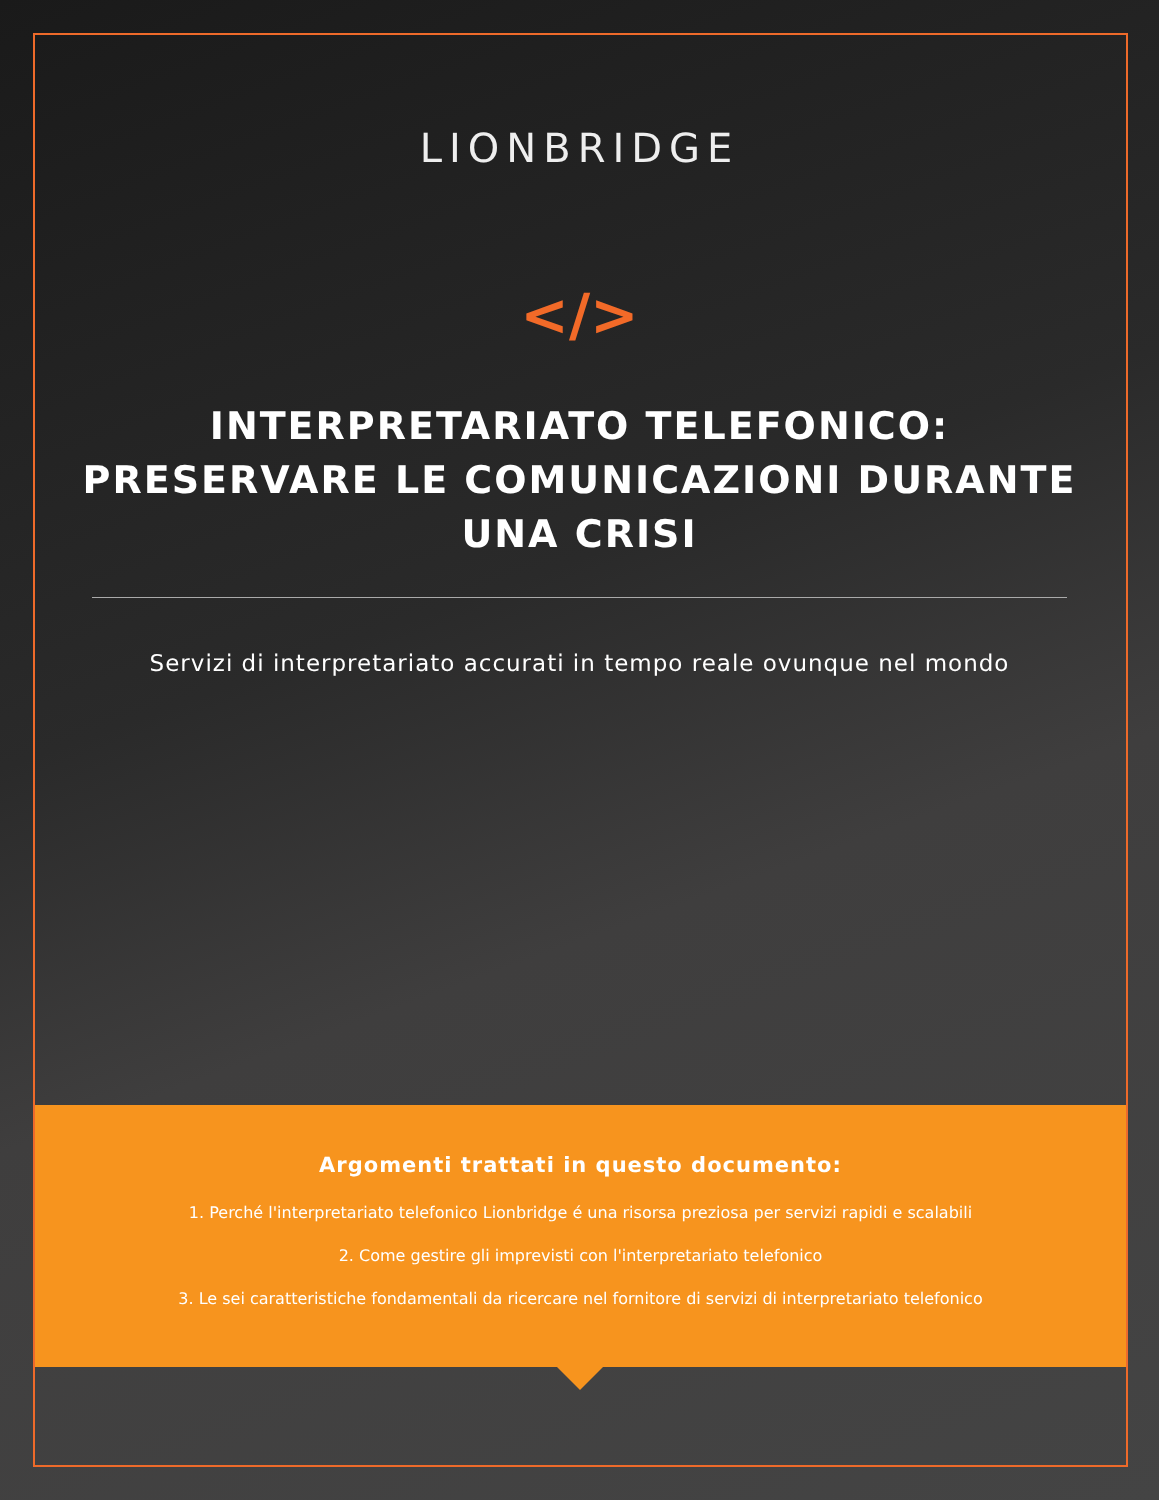LIONBRIDGE
</>
INTERPRETARIATO TELEFONICO: PRESERVARE LE COMUNICAZIONI DURANTE UNA CRISI
Servizi di interpretariato accurati in tempo reale ovunque nel mondo
Argomenti trattati in questo documento:
1. Perché l'interpretariato telefonico Lionbridge é una risorsa preziosa per servizi rapidi e scalabili
2. Come gestire gli imprevisti con l'interpretariato telefonico
3. Le sei caratteristiche fondamentali da ricercare nel fornitore di servizi di interpretariato telefonico